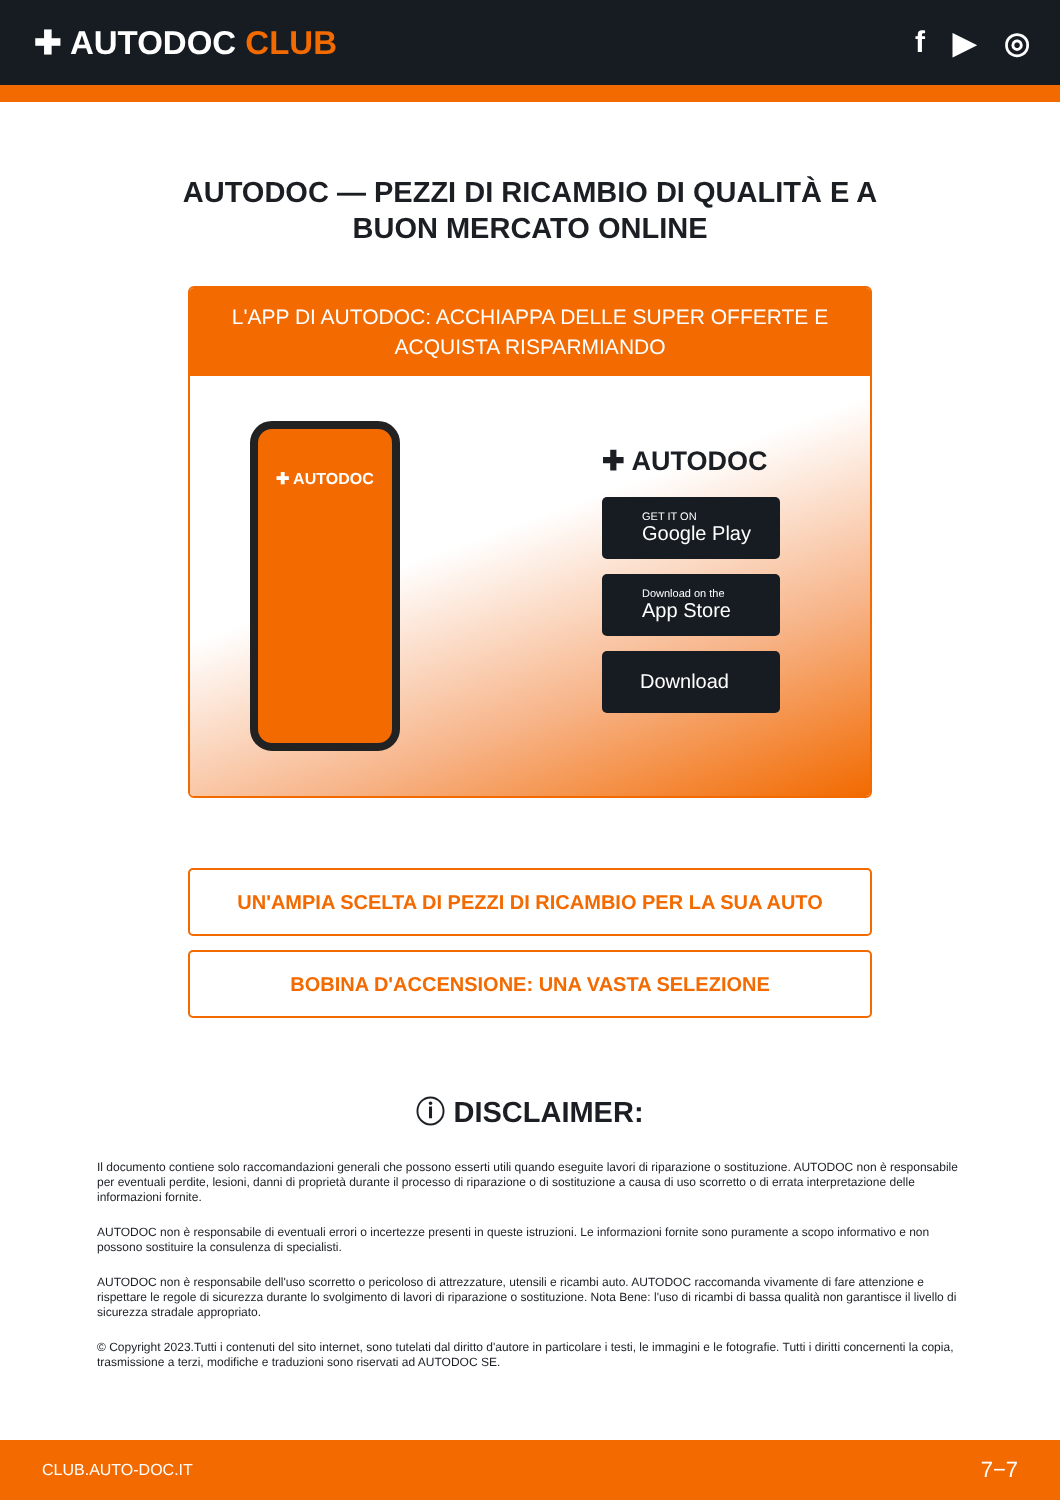✚ AUTODOC CLUB f ▶ ◎
AUTODOC — PEZZI DI RICAMBIO DI QUALITÀ E A BUON MERCATO ONLINE
L'APP DI AUTODOC: ACCHIAPPA DELLE SUPER OFFERTE E ACQUISTA RISPARMIANDO
✚ AUTODOC
✚ AUTODOC
GET IT ON
Google Play
Download on the
App Store
Download
UN'AMPIA SCELTA DI PEZZI DI RICAMBIO PER LA SUA AUTO
BOBINA D'ACCENSIONE: UNA VASTA SELEZIONE
ⓘ DISCLAIMER:
Il documento contiene solo raccomandazioni generali che possono esserti utili quando eseguite lavori di riparazione o sostituzione. AUTODOC non è responsabile per eventuali perdite, lesioni, danni di proprietà durante il processo di riparazione o di sostituzione a causa di uso scorretto o di errata interpretazione delle informazioni fornite.
AUTODOC non è responsabile di eventuali errori o incertezze presenti in queste istruzioni. Le informazioni fornite sono puramente a scopo informativo e non possono sostituire la consulenza di specialisti.
AUTODOC non è responsabile dell'uso scorretto o pericoloso di attrezzature, utensili e ricambi auto. AUTODOC raccomanda vivamente di fare attenzione e rispettare le regole di sicurezza durante lo svolgimento di lavori di riparazione o sostituzione. Nota Bene: l'uso di ricambi di bassa qualità non garantisce il livello di sicurezza stradale appropriato.
© Copyright 2023.Tutti i contenuti del sito internet, sono tutelati dal diritto d'autore in particolare i testi, le immagini e le fotografie. Tutti i diritti concernenti la copia, trasmissione a terzi, modifiche e traduzioni sono riservati ad AUTODOC SE.
CLUB.AUTO-DOC.IT 7−7